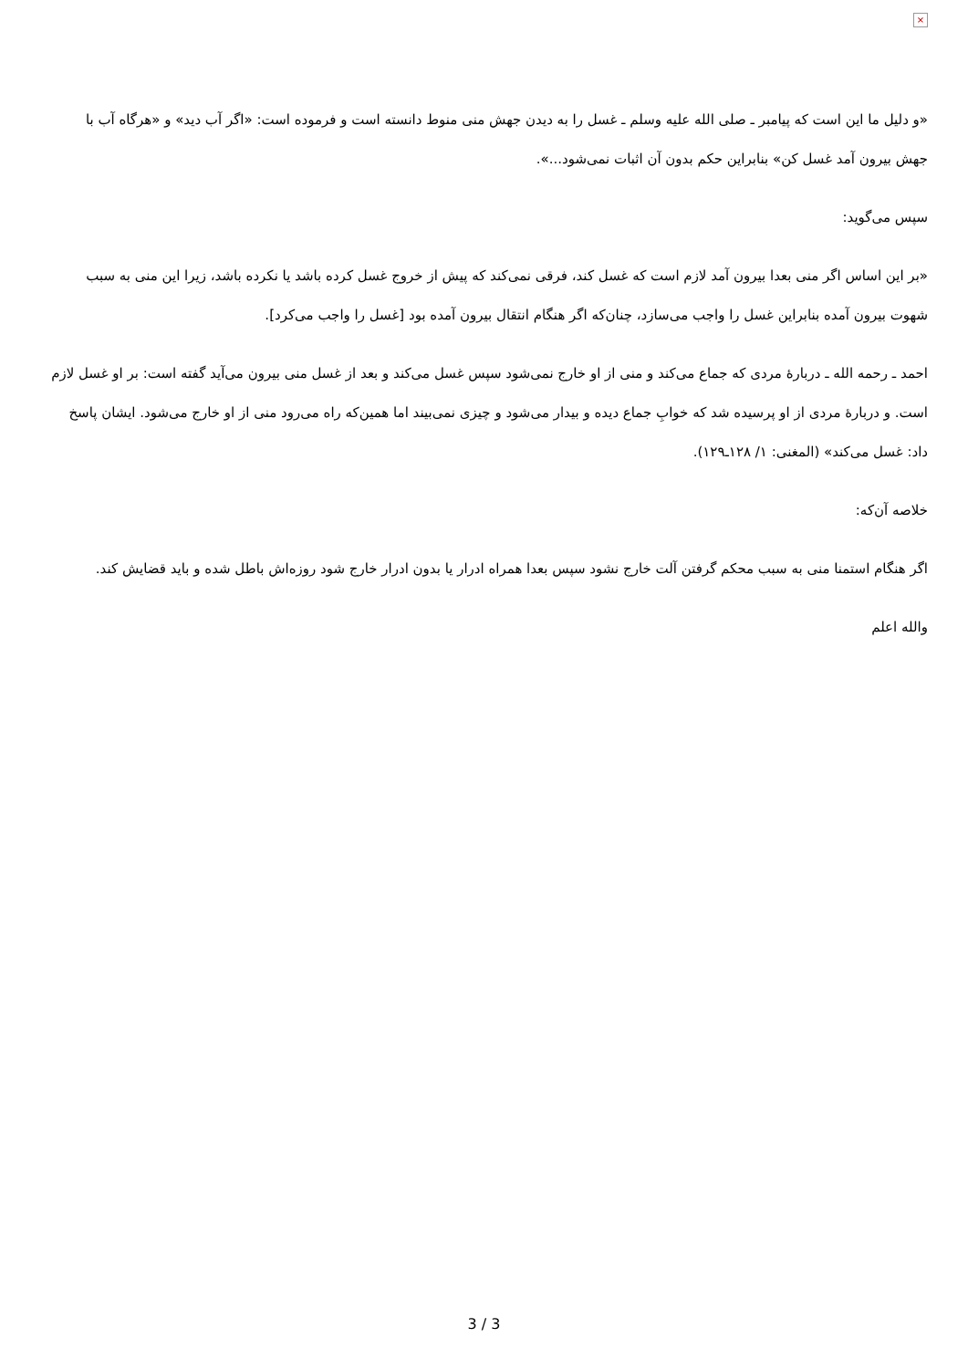×
«و دلیل ما این است که پیامبر ـ صلی الله علیه وسلم ـ غسل را به دیدن جهش منی منوط دانسته است و فرموده است: «اگر آب دید» و «هرگاه آب با جهش بیرون آمد غسل کن» بنابراین حکم بدون آن اثبات نمی‌شود...».
سپس می‌گوید:
«بر این اساس اگر منی بعدا بیرون آمد لازم است که غسل کند، فرقی نمی‌کند که پیش از خروج غسل کرده باشد یا نکرده باشد، زیرا این منی به سبب شهوت بیرون آمده بنابراین غسل را واجب می‌سازد، چنان‌که اگر هنگام انتقال بیرون آمده بود [غسل را واجب می‌کرد].
احمد ـ رحمه الله ـ دربارۀ مردی که جماع می‌کند و منی از او خارج نمی‌شود سپس غسل می‌کند و بعد از غسل منی بیرون می‌آید گفته است: بر او غسل لازم است. و دربارۀ مردی از او پرسیده شد که خوابِ جماع دیده و بیدار می‌شود و چیزی نمی‌بیند اما همین‌که راه می‌رود منی از او خارج می‌شود. ایشان پاسخ داد: غسل می‌کند» (المغنی: ۱/ ۱۲۸ـ۱۲۹).
خلاصه آن‌که:
اگر هنگام استمنا منی به سبب محکم گرفتن آلت خارج نشود سپس بعدا همراه ادرار یا بدون ادرار خارج شود روزه‌اش باطل شده و باید قضایش کند.
والله اعلم
3 / 3